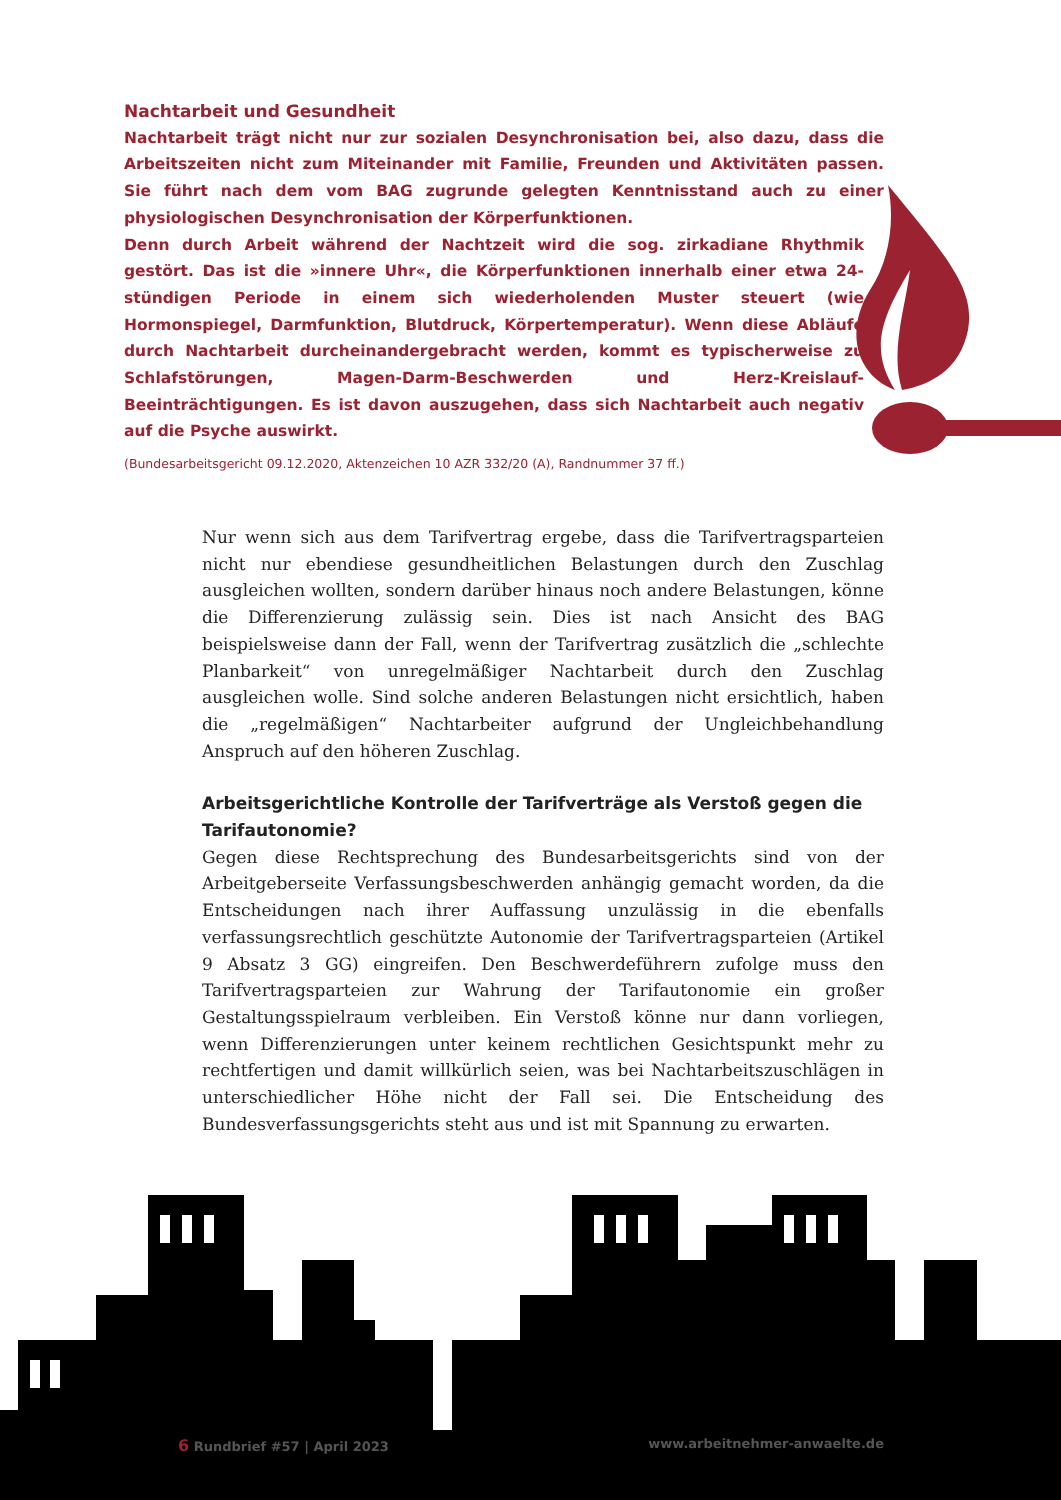Nachtarbeit und Gesundheit
Nachtarbeit trägt nicht nur zur sozialen Desynchronisation bei, also dazu, dass die Arbeitszeiten nicht zum Miteinander mit Familie, Freunden und Aktivitäten passen. Sie führt nach dem vom BAG zugrunde gelegten Kenntnisstand auch zu einer physiologischen Desynchronisation der Körperfunktionen.
Denn durch Arbeit während der Nachtzeit wird die sog. zirkadiane Rhythmik gestört. Das ist die »innere Uhr«, die Körperfunktionen innerhalb einer etwa 24-stündigen Periode in einem sich wiederholenden Muster steuert (wie Hormonspiegel, Darmfunktion, Blutdruck, Körpertemperatur). Wenn diese Abläufe durch Nachtarbeit durcheinandergebracht werden, kommt es typischerweise zu Schlafstörungen, Magen-Darm-Beschwerden und Herz-Kreislauf-Beeinträchtigungen. Es ist davon auszugehen, dass sich Nachtarbeit auch negativ auf die Psyche auswirkt.
(Bundesarbeitsgericht 09.12.2020, Aktenzeichen 10 AZR 332/20 (A), Randnummer 37 ff.)
Nur wenn sich aus dem Tarifvertrag ergebe, dass die Tarifvertragsparteien nicht nur ebendiese gesundheitlichen Belastungen durch den Zuschlag ausgleichen wollten, sondern darüber hinaus noch andere Belastungen, könne die Differenzierung zulässig sein. Dies ist nach Ansicht des BAG beispielsweise dann der Fall, wenn der Tarifvertrag zusätzlich die „schlechte Planbarkeit“ von unregelmäßiger Nachtarbeit durch den Zuschlag ausgleichen wolle. Sind solche anderen Belastungen nicht ersichtlich, haben die „regelmäßigen“ Nachtarbeiter aufgrund der Ungleichbehandlung Anspruch auf den höheren Zuschlag.
Arbeitsgerichtliche Kontrolle der Tarifverträge als Verstoß gegen die Tarifautonomie?
Gegen diese Rechtsprechung des Bundesarbeitsgerichts sind von der Arbeitgeberseite Verfassungsbeschwerden anhängig gemacht worden, da die Entscheidungen nach ihrer Auffassung unzulässig in die ebenfalls verfassungsrechtlich geschützte Autonomie der Tarifvertragsparteien (Artikel 9 Absatz 3 GG) eingreifen. Den Beschwerdeführern zufolge muss den Tarifvertragsparteien zur Wahrung der Tarifautonomie ein großer Gestaltungsspielraum verbleiben. Ein Verstoß könne nur dann vorliegen, wenn Differenzierungen unter keinem rechtlichen Gesichtspunkt mehr zu rechtfertigen und damit willkürlich seien, was bei Nachtarbeitszuschlägen in unterschiedlicher Höhe nicht der Fall sei. Die Entscheidung des Bundesverfassungsgerichts steht aus und ist mit Spannung zu erwarten.
6 Rundbrief #57 | April 2023 www.arbeitnehmer-anwaelte.de